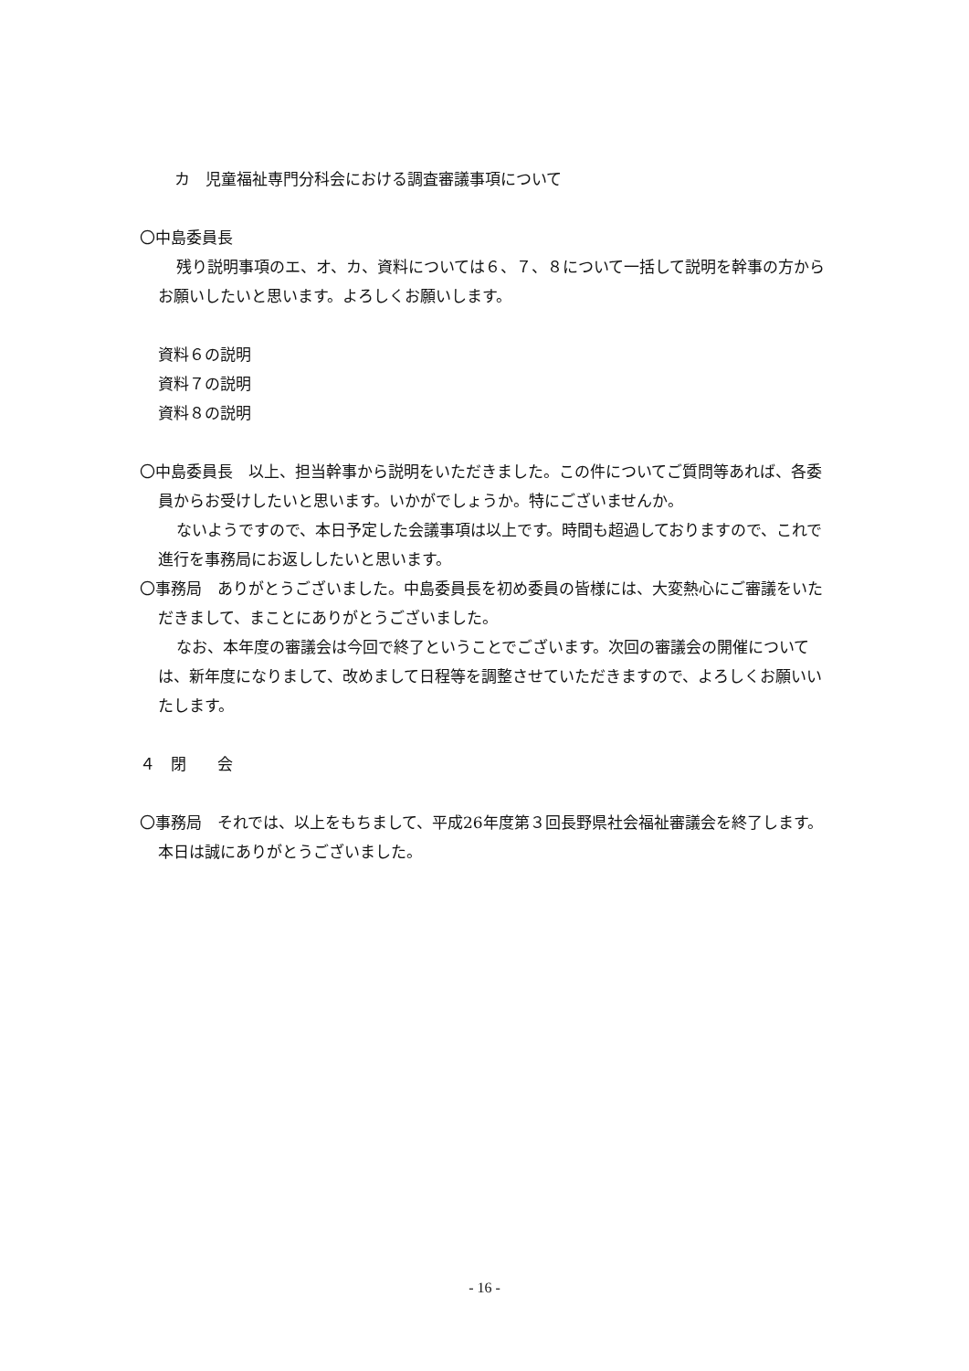カ　児童福祉専門分科会における調査審議事項について
〇中島委員長
残り説明事項のエ、オ、カ、資料については６、７、８について一括して説明を幹事の方からお願いしたいと思います。よろしくお願いします。
資料６の説明
資料７の説明
資料８の説明
〇中島委員長　以上、担当幹事から説明をいただきました。この件についてご質問等あれば、各委員からお受けしたいと思います。いかがでしょうか。特にございませんか。
ないようですので、本日予定した会議事項は以上です。時間も超過しておりますので、これで進行を事務局にお返ししたいと思います。
〇事務局　ありがとうございました。中島委員長を初め委員の皆様には、大変熱心にご審議をいただきまして、まことにありがとうございました。
なお、本年度の審議会は今回で終了ということでございます。次回の審議会の開催については、新年度になりまして、改めまして日程等を調整させていただきますので、よろしくお願いいたします。
４　閉　　会
〇事務局　それでは、以上をもちまして、平成26年度第３回長野県社会福祉審議会を終了します。本日は誠にありがとうございました。
- 16 -